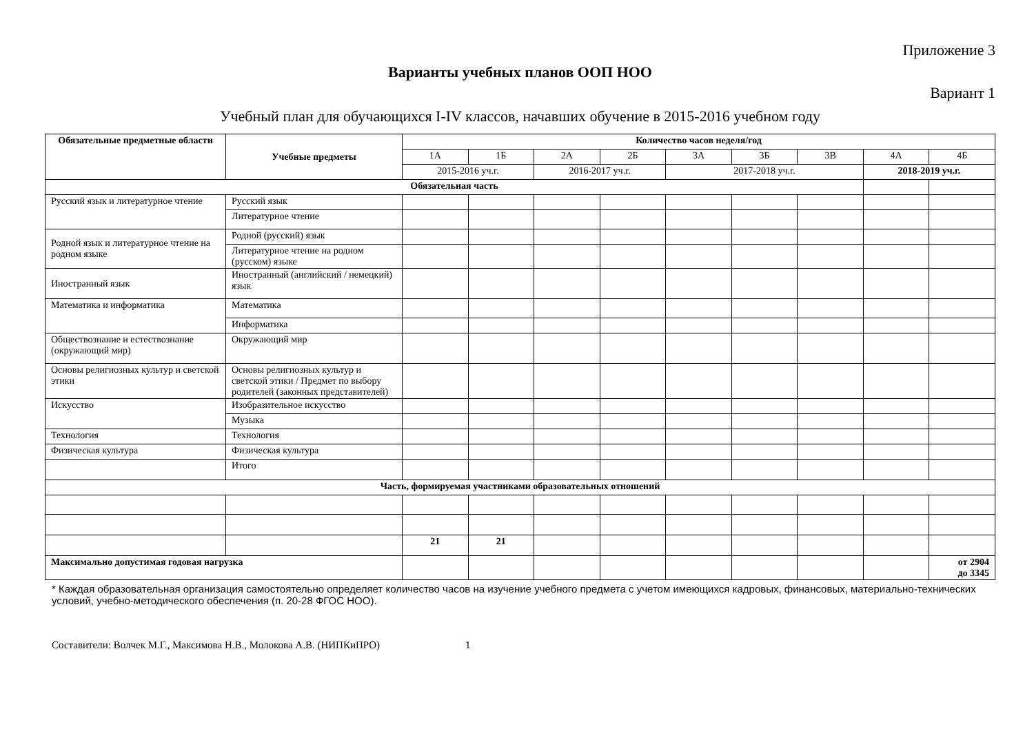Приложение 3
Варианты учебных планов ООП НОО
Вариант 1
Учебный план для обучающихся I-IV классов, начавших обучение в 2015-2016 учебном году
| Обязательные предметные области | Учебные предметы | Количество часов неделя/год | | | | | | | | |
| --- | --- | --- | --- | --- | --- | --- | --- | --- | --- | --- |
| | | 1А | 1Б | 2А | 2Б | 3А | 3Б | 3В | 4А | 4Б |
| | | 2015-2016 уч.г. | | 2016-2017 уч.г. | | 2017-2018 уч.г. | | | 2018-2019 уч.г. | |
| Обязательная часть | | | | | | | | | | |
| Русский язык и литературное чтение | Русский язык | | | | | | | | | |
| | Литературное чтение | | | | | | | | | |
| Родной язык и литературное чтение на родном языке | Родной (русский) язык | | | | | | | | | |
| | Литературное чтение на родном (русском) языке | | | | | | | | | |
| Иностранный язык | Иностранный (английский / немецкий) язык | | | | | | | | | |
| Математика и информатика | Математика | | | | | | | | | |
| | Информатика | | | | | | | | | |
| Обществознание и естествознание (окружающий мир) | Окружающий мир | | | | | | | | | |
| Основы религиозных культур и светской этики | Основы религиозных культур и светской этики / Предмет по выбору родителей (законных представителей) | | | | | | | | | |
| Искусство | Изобразительное искусство | | | | | | | | | |
| | Музыка | | | | | | | | | |
| Технология | Технология | | | | | | | | | |
| Физическая культура | Физическая культура | | | | | | | | | |
| | Итого | | | | | | | | | |
| Часть, формируемая участниками образовательных отношений | | | | | | | | | | |
| | | 21 | 21 | | | | | | | |
| Максимально допустимая годовая нагрузка | | | | | | | | | | от 2904 до 3345 |
* Каждая образовательная организация самостоятельно определяет количество часов на изучение учебного предмета с учетом имеющихся кадровых, финансовых, материально-технических условий, учебно-методического обеспечения (п. 20-28 ФГОС НОО).
Составители: Волчек М.Г., Максимова Н.В., Молокова А.В. (НИПКиПРО) 1